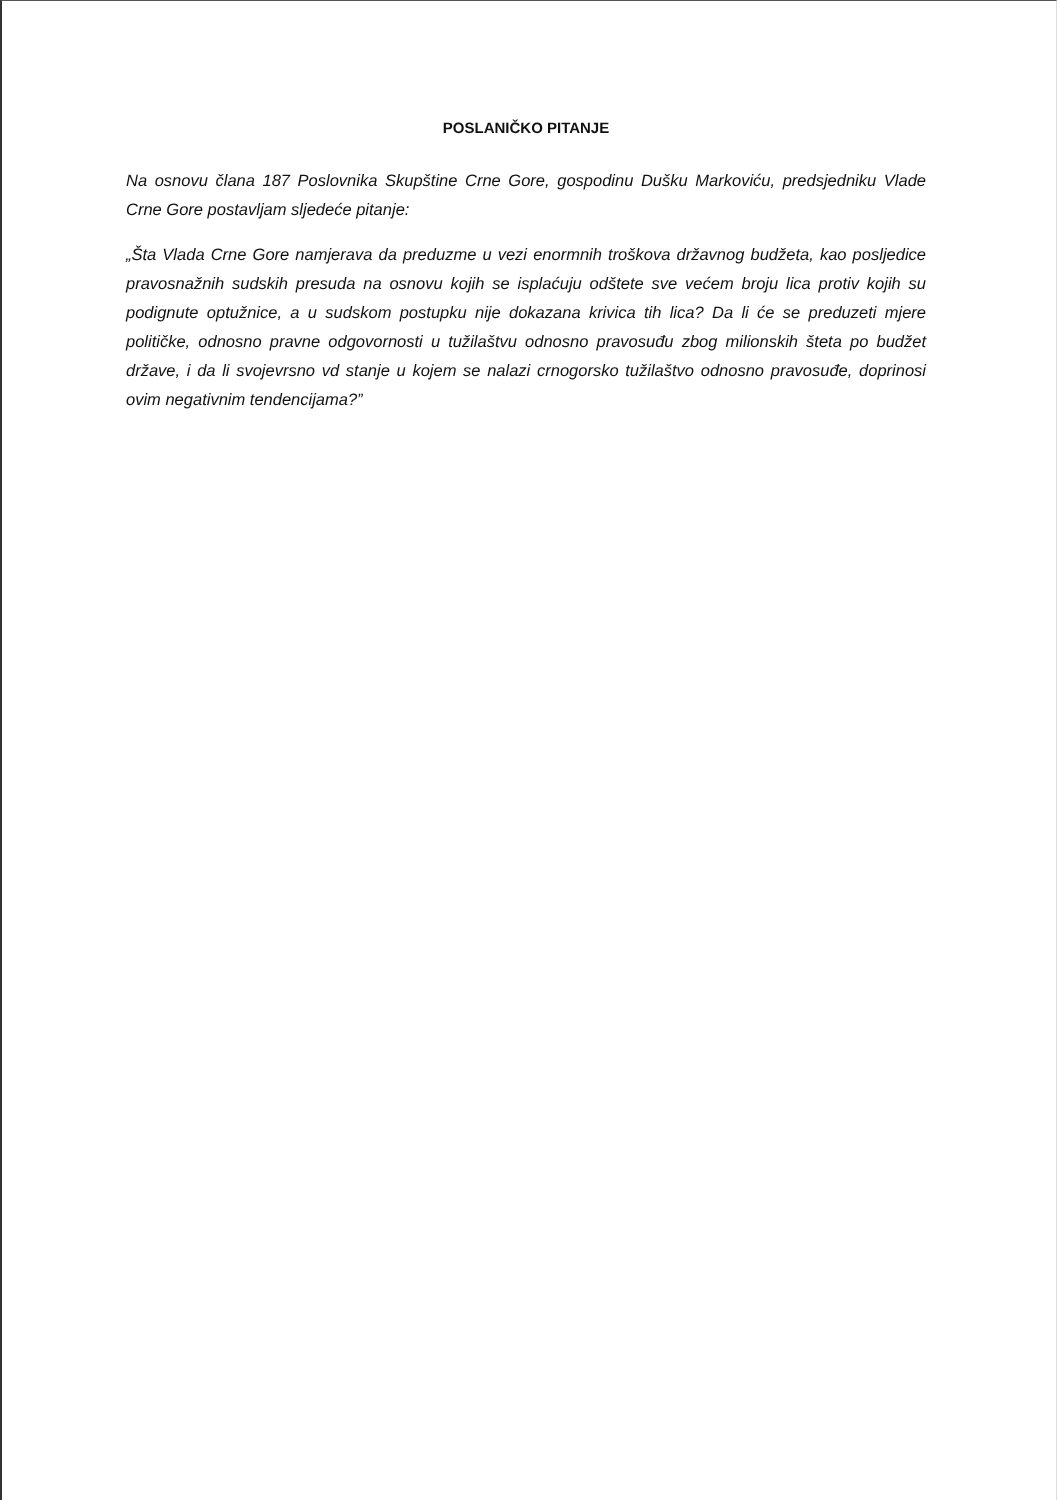POSLANIČKO PITANJE
Na osnovu člana 187 Poslovnika Skupštine Crne Gore, gospodinu Dušku Markoviću, predsjedniku Vlade Crne Gore postavljam sljedeće pitanje:
„Šta Vlada Crne Gore namjerava da preduzme u vezi enormnih troškova državnog budžeta, kao posljedice pravosnažnih sudskih presuda na osnovu kojih se isplaćuju odštete sve većem broju lica protiv kojih su podignute optužnice, a u sudskom postupku nije dokazana krivica tih lica? Da li će se preduzeti mjere političke, odnosno pravne odgovornosti u tužilaštvu odnosno pravosuđu zbog milionskih šteta po budžet države, i da li svojevrsno vd stanje u kojem se nalazi crnogorsko tužilaštvo odnosno pravosuđe, doprinosi ovim negativnim tendencijama?”